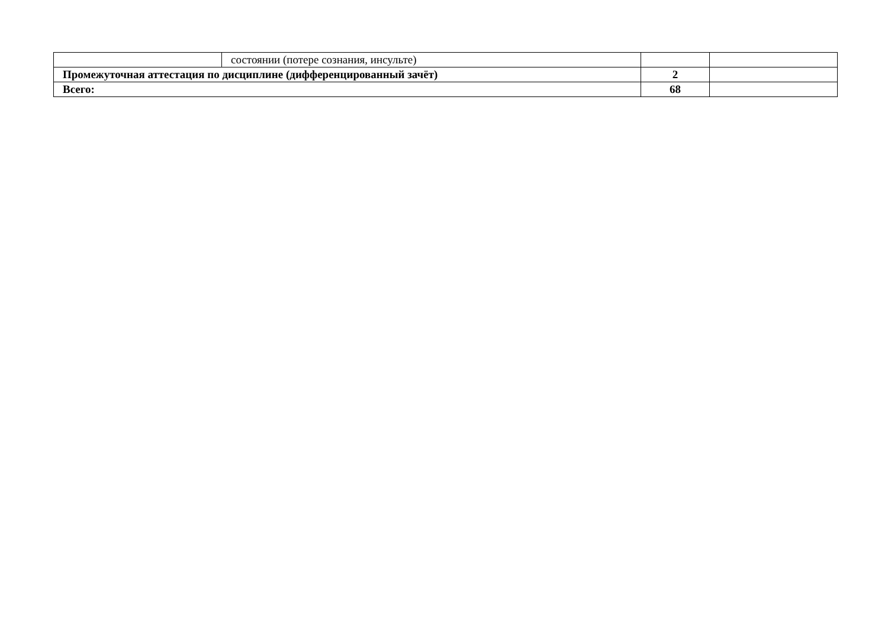| | состоянии (потере сознания, инсульте) | | |
| Промежуточная аттестация по дисциплине (дифференцированный зачёт) | | 2 | |
| Всего: | | 68 | |